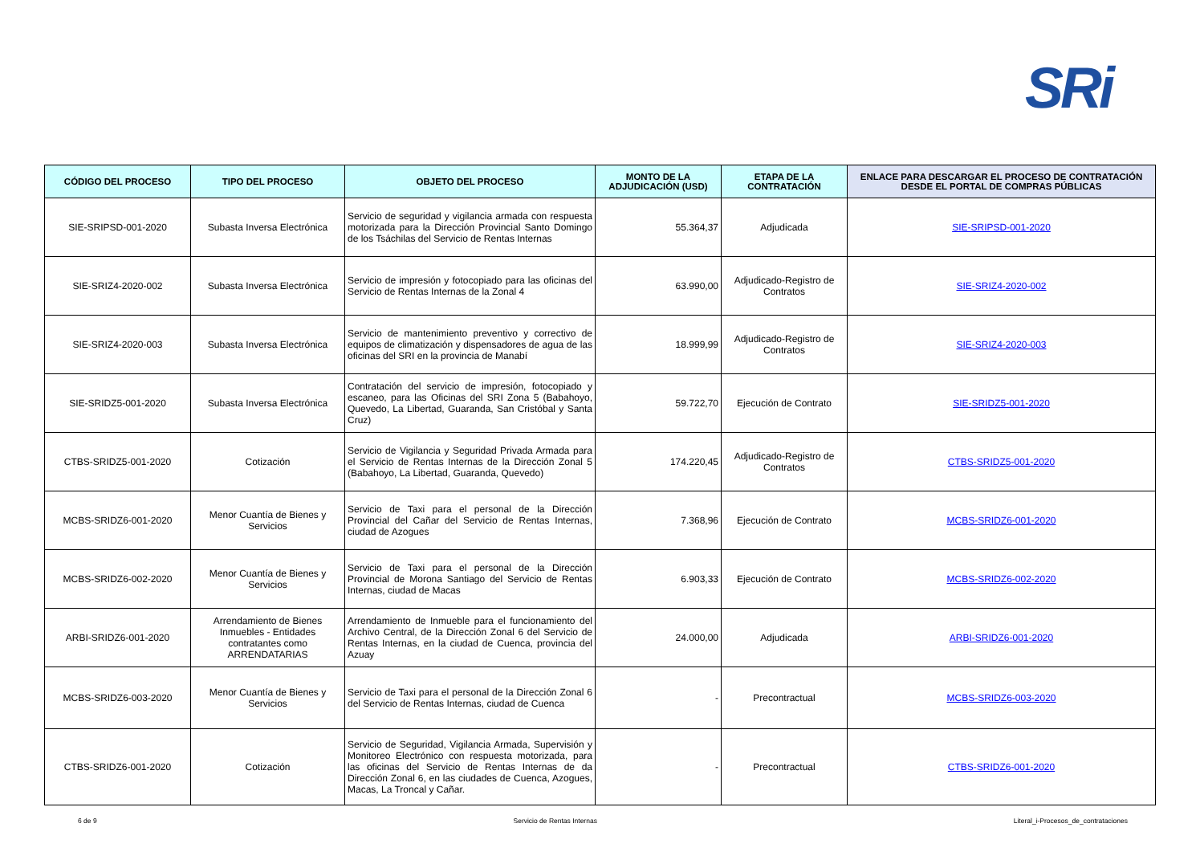SRi
| CÓDIGO DEL PROCESO | TIPO DEL PROCESO | OBJETO DEL PROCESO | MONTO DE LA ADJUDICACIÓN (USD) | ETAPA DE LA CONTRATACIÓN | ENLACE PARA DESCARGAR EL PROCESO DE CONTRATACIÓN DESDE EL PORTAL DE COMPRAS PÚBLICAS |
| --- | --- | --- | --- | --- | --- |
| SIE-SRIPSD-001-2020 | Subasta Inversa Electrónica | Servicio de seguridad y vigilancia armada con respuesta motorizada para la Dirección Provincial Santo Domingo de los Tsáchilas del Servicio de Rentas Internas | 55.364,37 | Adjudicada | SIE-SRIPSD-001-2020 |
| SIE-SRIZ4-2020-002 | Subasta Inversa Electrónica | Servicio de impresión y fotocopiado para las oficinas del Servicio de Rentas Internas de la Zonal 4 | 63.990,00 | Adjudicado-Registro de Contratos | SIE-SRIZ4-2020-002 |
| SIE-SRIZ4-2020-003 | Subasta Inversa Electrónica | Servicio de mantenimiento preventivo y correctivo de equipos de climatización y dispensadores de agua de las oficinas del SRI en la provincia de Manabí | 18.999,99 | Adjudicado-Registro de Contratos | SIE-SRIZ4-2020-003 |
| SIE-SRIDZ5-001-2020 | Subasta Inversa Electrónica | Contratación del servicio de impresión, fotocopiado y escaneo, para las Oficinas del SRI Zona 5 (Babahoyo, Quevedo, La Libertad, Guaranda, San Cristóbal y Santa Cruz) | 59.722,70 | Ejecución de Contrato | SIE-SRIDZ5-001-2020 |
| CTBS-SRIDZ5-001-2020 | Cotización | Servicio de Vigilancia y Seguridad Privada Armada para el Servicio de Rentas Internas de la Dirección Zonal 5 (Babahoyo, La Libertad, Guaranda, Quevedo) | 174.220,45 | Adjudicado-Registro de Contratos | CTBS-SRIDZ5-001-2020 |
| MCBS-SRIDZ6-001-2020 | Menor Cuantía de Bienes y Servicios | Servicio de Taxi para el personal de la Dirección Provincial del Cañar del Servicio de Rentas Internas, ciudad de Azogues | 7.368,96 | Ejecución de Contrato | MCBS-SRIDZ6-001-2020 |
| MCBS-SRIDZ6-002-2020 | Menor Cuantía de Bienes y Servicios | Servicio de Taxi para el personal de la Dirección Provincial de Morona Santiago del Servicio de Rentas Internas, ciudad de Macas | 6.903,33 | Ejecución de Contrato | MCBS-SRIDZ6-002-2020 |
| ARBI-SRIDZ6-001-2020 | Arrendamiento de Bienes Inmuebles - Entidades contratantes como ARRENDATARIAS | Arrendamiento de Inmueble para el funcionamiento del Archivo Central, de la Dirección Zonal 6 del Servicio de Rentas Internas, en la ciudad de Cuenca, provincia del Azuay | 24.000,00 | Adjudicada | ARBI-SRIDZ6-001-2020 |
| MCBS-SRIDZ6-003-2020 | Menor Cuantía de Bienes y Servicios | Servicio de Taxi para el personal de la Dirección Zonal 6 del Servicio de Rentas Internas, ciudad de Cuenca | - | Precontractual | MCBS-SRIDZ6-003-2020 |
| CTBS-SRIDZ6-001-2020 | Cotización | Servicio de Seguridad, Vigilancia Armada, Supervisión y Monitoreo Electrónico con respuesta motorizada, para las oficinas del Servicio de Rentas Internas de da Dirección Zonal 6, en las ciudades de Cuenca, Azogues, Macas, La Troncal y Cañar. | - | Precontractual | CTBS-SRIDZ6-001-2020 |
6 de 9 Servicio de Rentas Internas Literal_i-Procesos_de_contrataciones